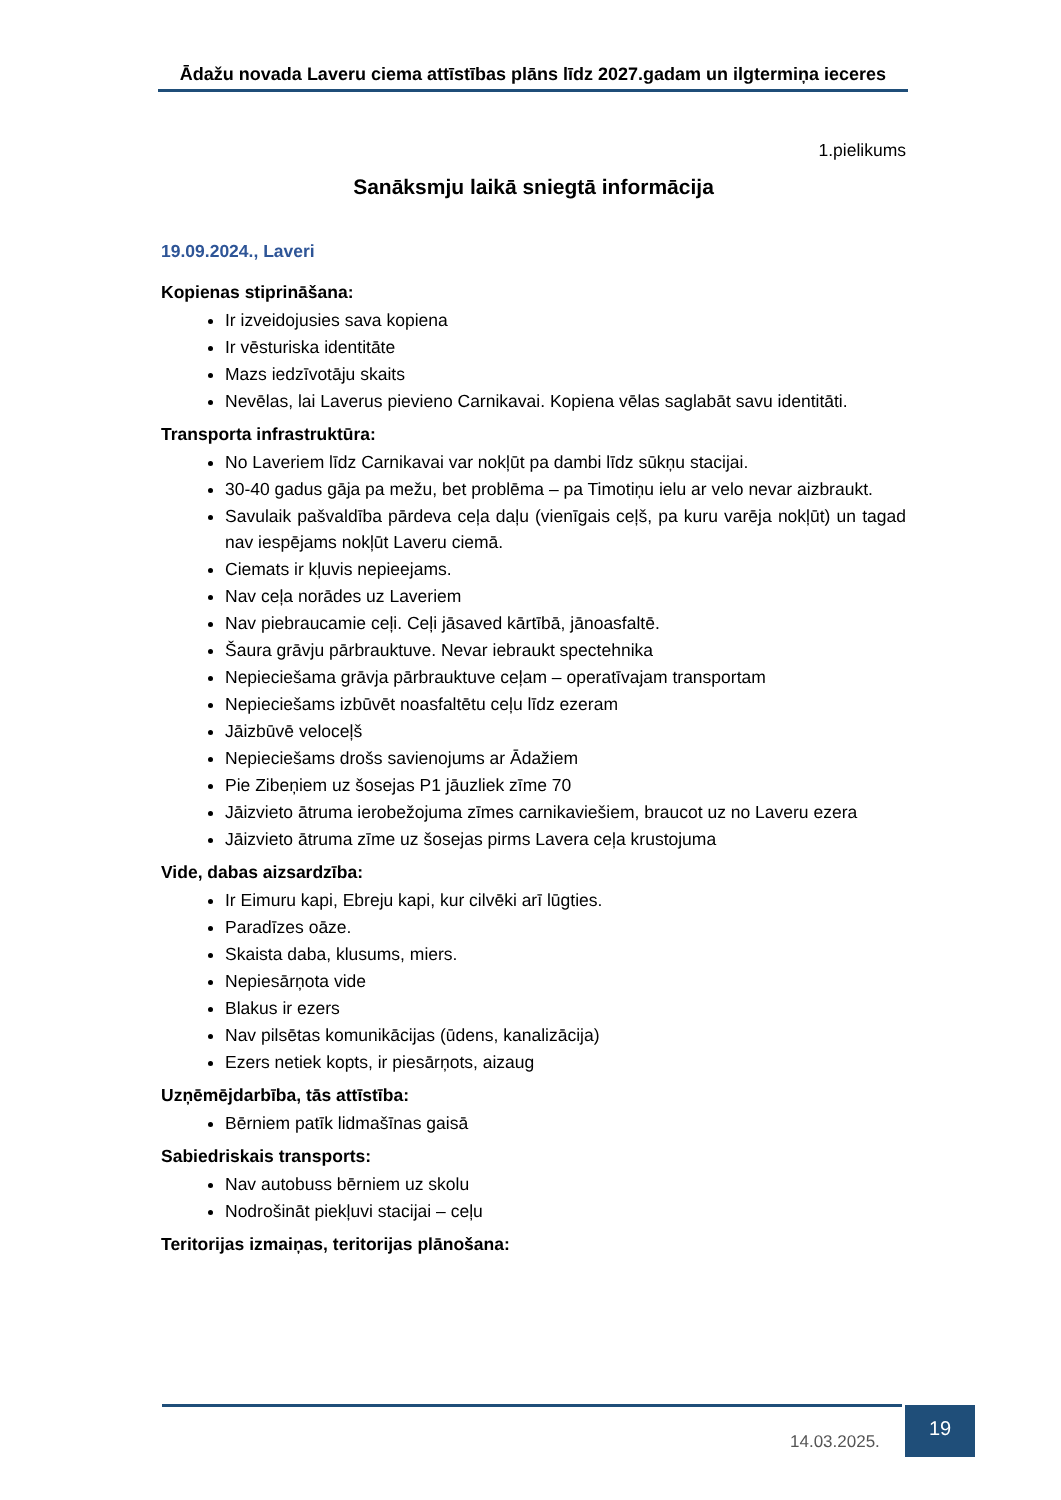Ādažu novada Laveru ciema attīstības plāns līdz 2027.gadam un ilgtermiņa ieceres
1.pielikums
Sanāksmju laikā sniegtā informācija
19.09.2024., Laveri
Kopienas stiprināšana:
Ir izveidojusies sava kopiena
Ir vēsturiska identitāte
Mazs iedzīvotāju skaits
Nevēlas, lai Laverus pievieno Carnikavai. Kopiena vēlas saglabāt savu identitāti.
Transporta infrastruktūra:
No Laveriem līdz Carnikavai var nokļūt pa dambi līdz sūkņu stacijai.
30-40 gadus gāja pa mežu, bet problēma – pa Timotiņu ielu ar velo nevar aizbraukt.
Savulaik pašvaldība pārdeva ceļa daļu (vienīgais ceļš, pa kuru varēja nokļūt) un tagad nav iespējams nokļūt Laveru ciemā.
Ciemats ir kļuvis nepieejams.
Nav ceļa norādes uz Laveriem
Nav piebraucamie ceļi. Ceļi jāsaved kārtībā, jānoasfaltē.
Šaura grāvju pārbrauktuve. Nevar iebraukt spectehnika
Nepieciešama grāvja pārbrauktuve ceļam – operatīvajam transportam
Nepieciešams izbūvēt noasfaltētu ceļu līdz ezeram
Jāizbūvē veloceļš
Nepieciešams drošs savienojums ar Ādažiem
Pie Zibeņiem uz šosejas P1 jāuzliek zīme 70
Jāizvieto ātruma ierobežojuma zīmes carnikaviešiem, braucot uz no Laveru ezera
Jāizvieto ātruma zīme uz šosejas pirms Lavera ceļa krustojuma
Vide, dabas aizsardzība:
Ir Eimuru kapi, Ebreju kapi, kur cilvēki arī lūgties.
Paradīzes oāze.
Skaista daba, klusums, miers.
Nepiesārņota vide
Blakus ir ezers
Nav pilsētas komunikācijas (ūdens, kanalizācija)
Ezers netiek kopts, ir piesārņots, aizaug
Uzņēmējdarbība, tās attīstība:
Bērniem patīk lidmašīnas gaisā
Sabiedriskais transports:
Nav autobuss bērniem uz skolu
Nodrošināt piekļuvi stacijai – ceļu
Teritorijas izmaiņas, teritorijas plānošana:
14.03.2025.
19